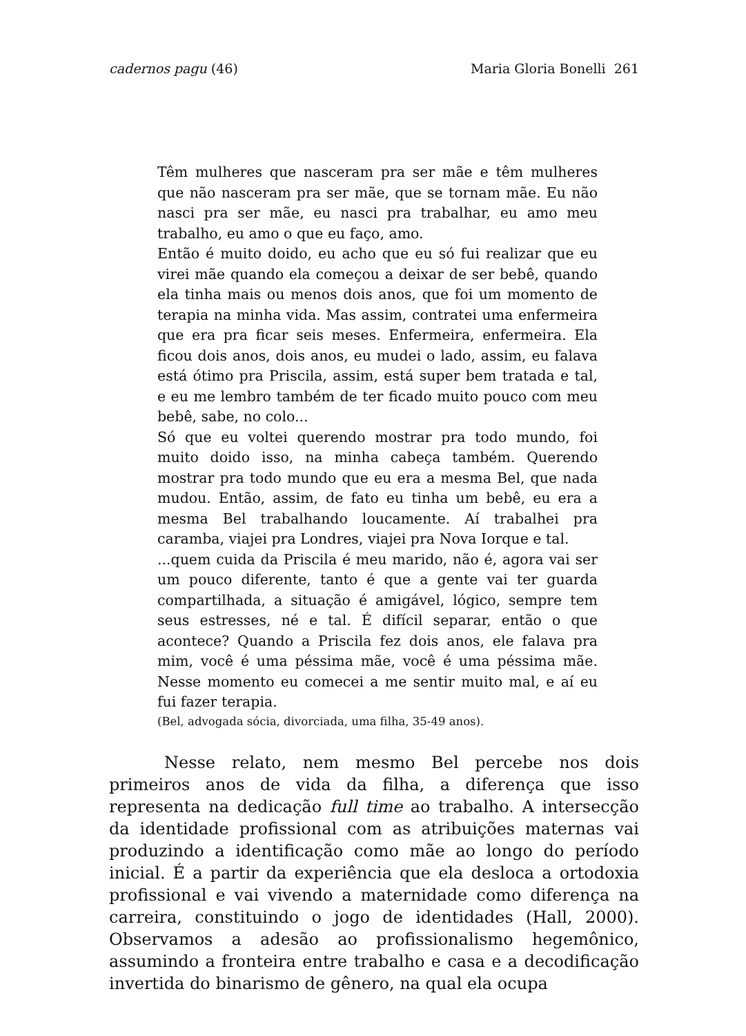cadernos pagu (46) Maria Gloria Bonelli 261
Têm mulheres que nasceram pra ser mãe e têm mulheres que não nasceram pra ser mãe, que se tornam mãe. Eu não nasci pra ser mãe, eu nasci pra trabalhar, eu amo meu trabalho, eu amo o que eu faço, amo.
Então é muito doido, eu acho que eu só fui realizar que eu virei mãe quando ela começou a deixar de ser bebê, quando ela tinha mais ou menos dois anos, que foi um momento de terapia na minha vida. Mas assim, contratei uma enfermeira que era pra ficar seis meses. Enfermeira, enfermeira. Ela ficou dois anos, dois anos, eu mudei o lado, assim, eu falava está ótimo pra Priscila, assim, está super bem tratada e tal, e eu me lembro também de ter ficado muito pouco com meu bebê, sabe, no colo...
Só que eu voltei querendo mostrar pra todo mundo, foi muito doido isso, na minha cabeça também. Querendo mostrar pra todo mundo que eu era a mesma Bel, que nada mudou. Então, assim, de fato eu tinha um bebê, eu era a mesma Bel trabalhando loucamente. Aí trabalhei pra caramba, viajei pra Londres, viajei pra Nova Iorque e tal.
...quem cuida da Priscila é meu marido, não é, agora vai ser um pouco diferente, tanto é que a gente vai ter guarda compartilhada, a situação é amigável, lógico, sempre tem seus estresses, né e tal. É difícil separar, então o que acontece? Quando a Priscila fez dois anos, ele falava pra mim, você é uma péssima mãe, você é uma péssima mãe. Nesse momento eu comecei a me sentir muito mal, e aí eu fui fazer terapia.
(Bel, advogada sócia, divorciada, uma filha, 35-49 anos).
Nesse relato, nem mesmo Bel percebe nos dois primeiros anos de vida da filha, a diferença que isso representa na dedicação full time ao trabalho. A intersecção da identidade profissional com as atribuições maternas vai produzindo a identificação como mãe ao longo do período inicial. É a partir da experiência que ela desloca a ortodoxia profissional e vai vivendo a maternidade como diferença na carreira, constituindo o jogo de identidades (Hall, 2000). Observamos a adesão ao profissionalismo hegemônico, assumindo a fronteira entre trabalho e casa e a decodificação invertida do binarismo de gênero, na qual ela ocupa